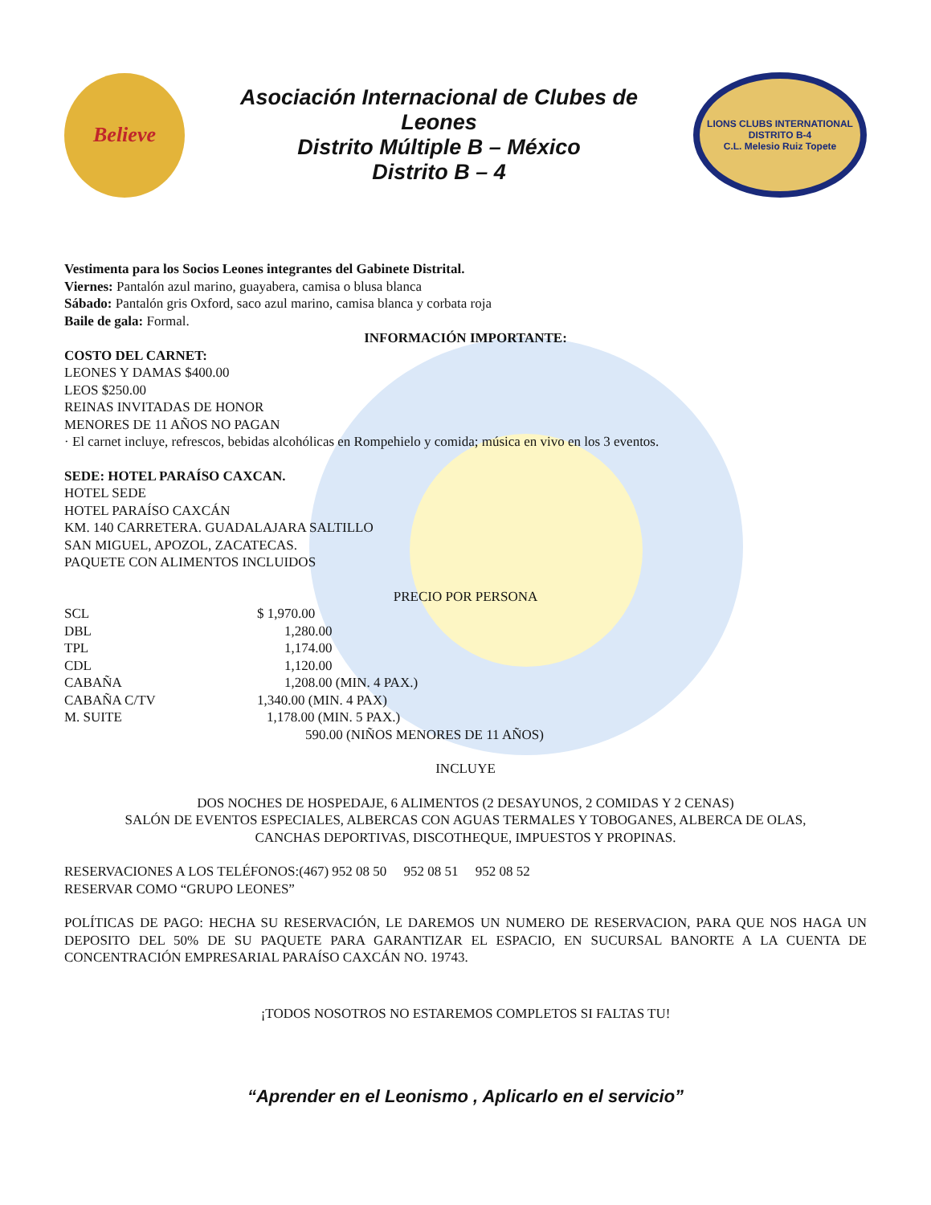Believe
Asociación Internacional de Clubes de
Leones
Distrito Múltiple B – México
Distrito B – 4
LIONS CLUBS INTERNATIONAL
DISTRITO B-4
C.L. Melesio Ruiz Topete
Vestimenta para los Socios Leones integrantes del Gabinete Distrital.
Viernes: Pantalón azul marino, guayabera, camisa o blusa blanca
Sábado: Pantalón gris Oxford, saco azul marino, camisa blanca y corbata roja
Baile de gala: Formal.
INFORMACIÓN IMPORTANTE:
COSTO DEL CARNET:
LEONES Y DAMAS $400.00
LEOS $250.00
REINAS INVITADAS DE HONOR
MENORES DE 11 AÑOS NO PAGAN
· El carnet incluye, refrescos, bebidas alcohólicas en Rompehielo y comida; música en vivo en los 3 eventos.
SEDE: HOTEL PARAÍSO CAXCAN.
HOTEL SEDE
HOTEL PARAÍSO CAXCÁN
KM. 140 CARRETERA. GUADALAJARA SALTILLO
SAN MIGUEL, APOZOL, ZACATECAS.
PAQUETE CON ALIMENTOS INCLUIDOS
PRECIO POR PERSONA
| SCL | $ 1,970.00 |
| DBL | 1,280.00 |
| TPL | 1,174.00 |
| CDL | 1,120.00 |
| CABAÑA | 1,208.00 (MIN. 4 PAX.) |
| CABAÑA C/TV | 1,340.00 (MIN. 4 PAX) |
| M. SUITE | 1,178.00 (MIN. 5 PAX.) |
| | 590.00 (NIÑOS MENORES DE 11 AÑOS) |
INCLUYE
DOS NOCHES DE HOSPEDAJE, 6 ALIMENTOS (2 DESAYUNOS, 2 COMIDAS Y 2 CENAS)
SALÓN DE EVENTOS ESPECIALES, ALBERCAS CON AGUAS TERMALES Y TOBOGANES, ALBERCA DE OLAS,
CANCHAS DEPORTIVAS, DISCOTHEQUE, IMPUESTOS Y PROPINAS.
RESERVACIONES A LOS TELÉFONOS:(467) 952 08 50 952 08 51 952 08 52
RESERVAR COMO “GRUPO LEONES”
POLÍTICAS DE PAGO: HECHA SU RESERVACIÓN, LE DAREMOS UN NUMERO DE RESERVACION, PARA QUE NOS HAGA UN DEPOSITO DEL 50% DE SU PAQUETE PARA GARANTIZAR EL ESPACIO, EN SUCURSAL BANORTE A LA CUENTA DE CONCENTRACIÓN EMPRESARIAL PARAÍSO CAXCÁN NO. 19743.
¡TODOS NOSOTROS NO ESTAREMOS COMPLETOS SI FALTAS TU!
“Aprender en el Leonismo , Aplicarlo en el servicio”